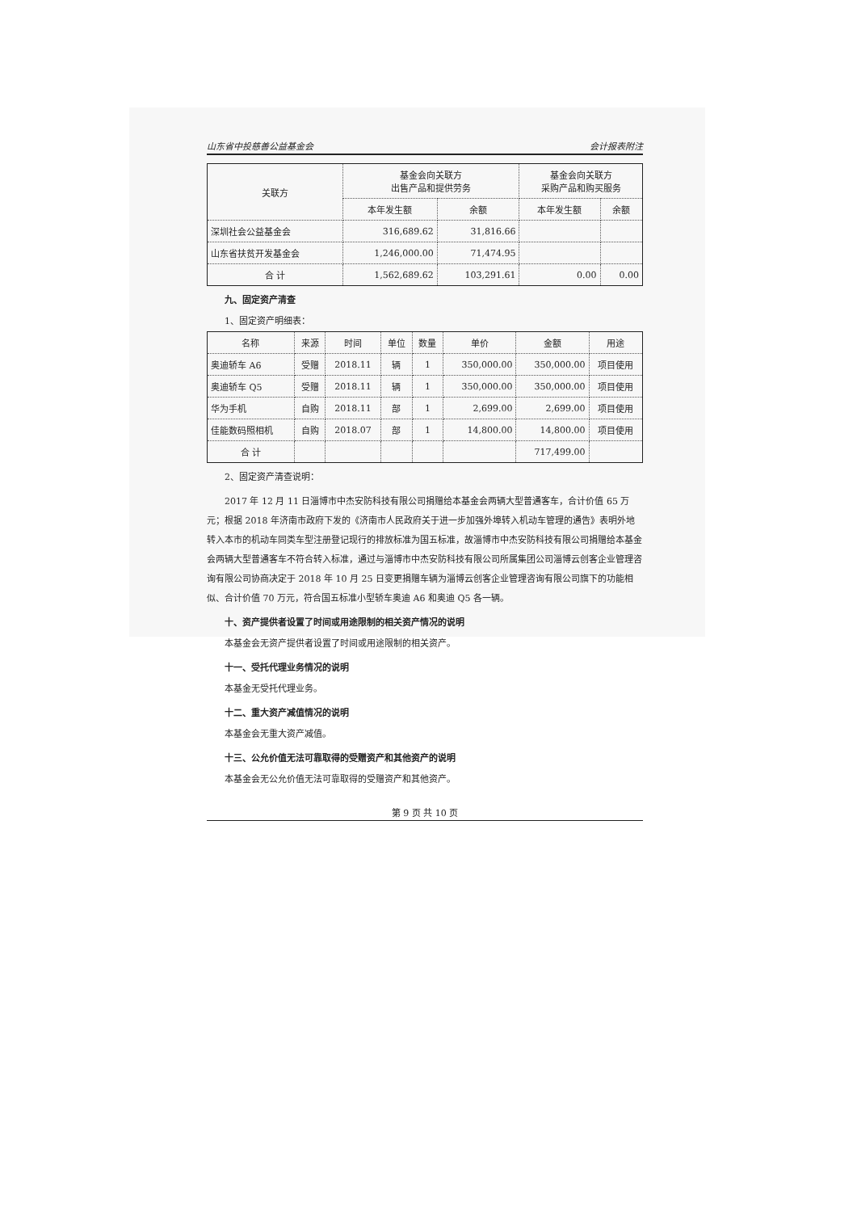山东省中投慈善公益基金会 会计报表附注
| 关联方 | 基金会向关联方 出售产品和提供劳务 | | 基金会向关联方 采购产品和购买服务 | |
| --- | --- | --- | --- | --- |
| | 本年发生额 | 余额 | 本年发生额 | 余额 |
| 深圳社会公益基金会 | 316,689.62 | 31,816.66 | | |
| 山东省扶贫开发基金会 | 1,246,000.00 | 71,474.95 | | |
| 合 计 | 1,562,689.62 | 103,291.61 | 0.00 | 0.00 |
九、固定资产清查
1、固定资产明细表：
| 名称 | 来源 | 时间 | 单位 | 数量 | 单价 | 金额 | 用途 |
| --- | --- | --- | --- | --- | --- | --- | --- |
| 奥迪轿车 A6 | 受赠 | 2018.11 | 辆 | 1 | 350,000.00 | 350,000.00 | 项目使用 |
| 奥迪轿车 Q5 | 受赠 | 2018.11 | 辆 | 1 | 350,000.00 | 350,000.00 | 项目使用 |
| 华为手机 | 自购 | 2018.11 | 部 | 1 | 2,699.00 | 2,699.00 | 项目使用 |
| 佳能数码照相机 | 自购 | 2018.07 | 部 | 1 | 14,800.00 | 14,800.00 | 项目使用 |
| 合 计 | | | | | | 717,499.00 | |
2、固定资产清查说明：
2017 年 12 月 11 日淄博市中杰安防科技有限公司捐赠给本基金会两辆大型普通客车，合计价值 65 万元；根据 2018 年济南市政府下发的《济南市人民政府关于进一步加强外埠转入机动车管理的通告》表明外地转入本市的机动车同类车型注册登记现行的排放标准为国五标准，故淄博市中杰安防科技有限公司捐赠给本基金会两辆大型普通客车不符合转入标准，通过与淄博市中杰安防科技有限公司所属集团公司淄博云创客企业管理咨询有限公司协商决定于 2018 年 10 月 25 日变更捐赠车辆为淄博云创客企业管理咨询有限公司旗下的功能相似、合计价值 70 万元，符合国五标准小型轿车奥迪 A6 和奥迪 Q5 各一辆。
十、资产提供者设置了时间或用途限制的相关资产情况的说明
本基金会无资产提供者设置了时间或用途限制的相关资产。
十一、受托代理业务情况的说明
本基金无受托代理业务。
十二、重大资产减值情况的说明
本基金会无重大资产减值。
十三、公允价值无法可靠取得的受赠资产和其他资产的说明
本基金会无公允价值无法可靠取得的受赠资产和其他资产。
第 9 页 共 10 页